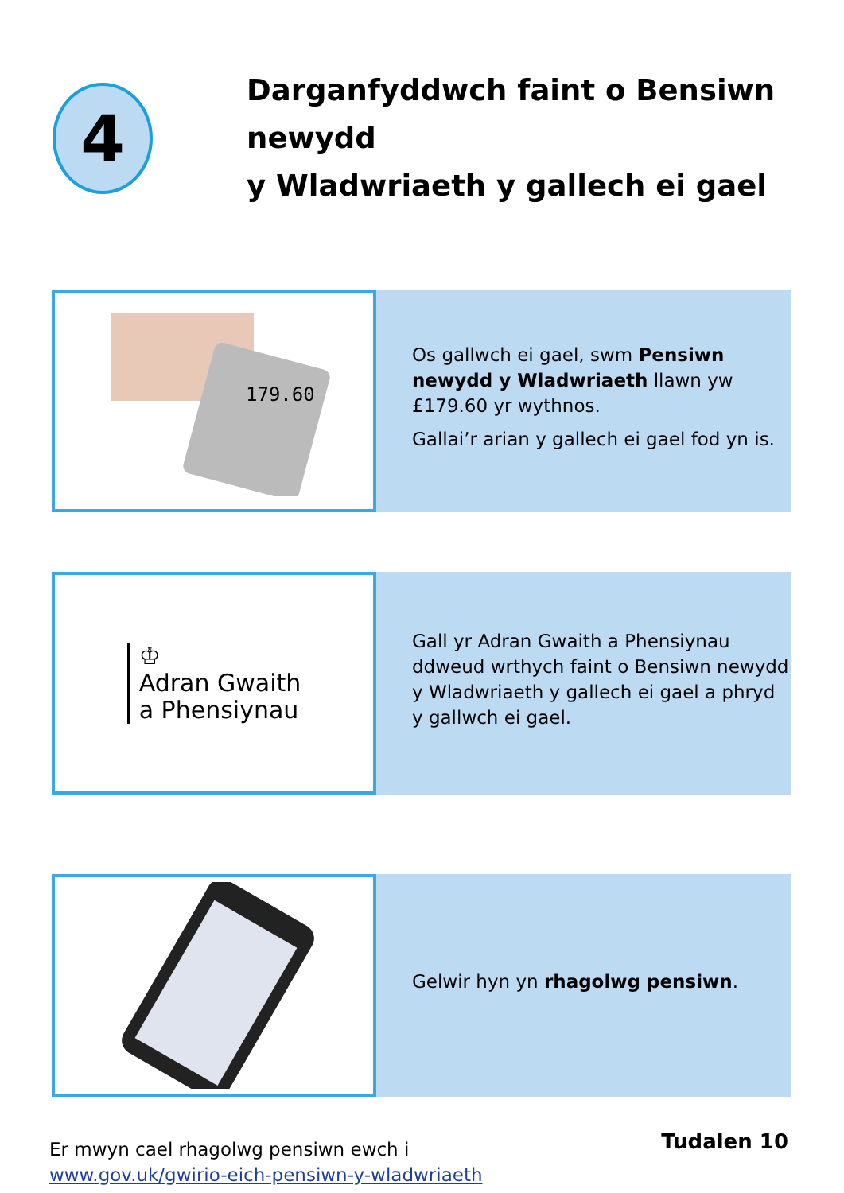4
Darganfyddwch faint o Bensiwn newydd
y Wladwriaeth y gallech ei gael
179.60
Os gallwch ei gael, swm Pensiwn newydd y Wladwriaeth llawn yw £179.60 yr wythnos.
Gallai’r arian y gallech ei gael fod yn is.
♔
Adran Gwaith
a Phensiynau
Gall yr Adran Gwaith a Phensiynau ddweud wrthych faint o Bensiwn newydd y Wladwriaeth y gallech ei gael a phryd y gallwch ei gael.
Gelwir hyn yn rhagolwg pensiwn.
Er mwyn cael rhagolwg pensiwn ewch i
www.gov.uk/gwirio-eich-pensiwn-y-wladwriaeth
Tudalen 10